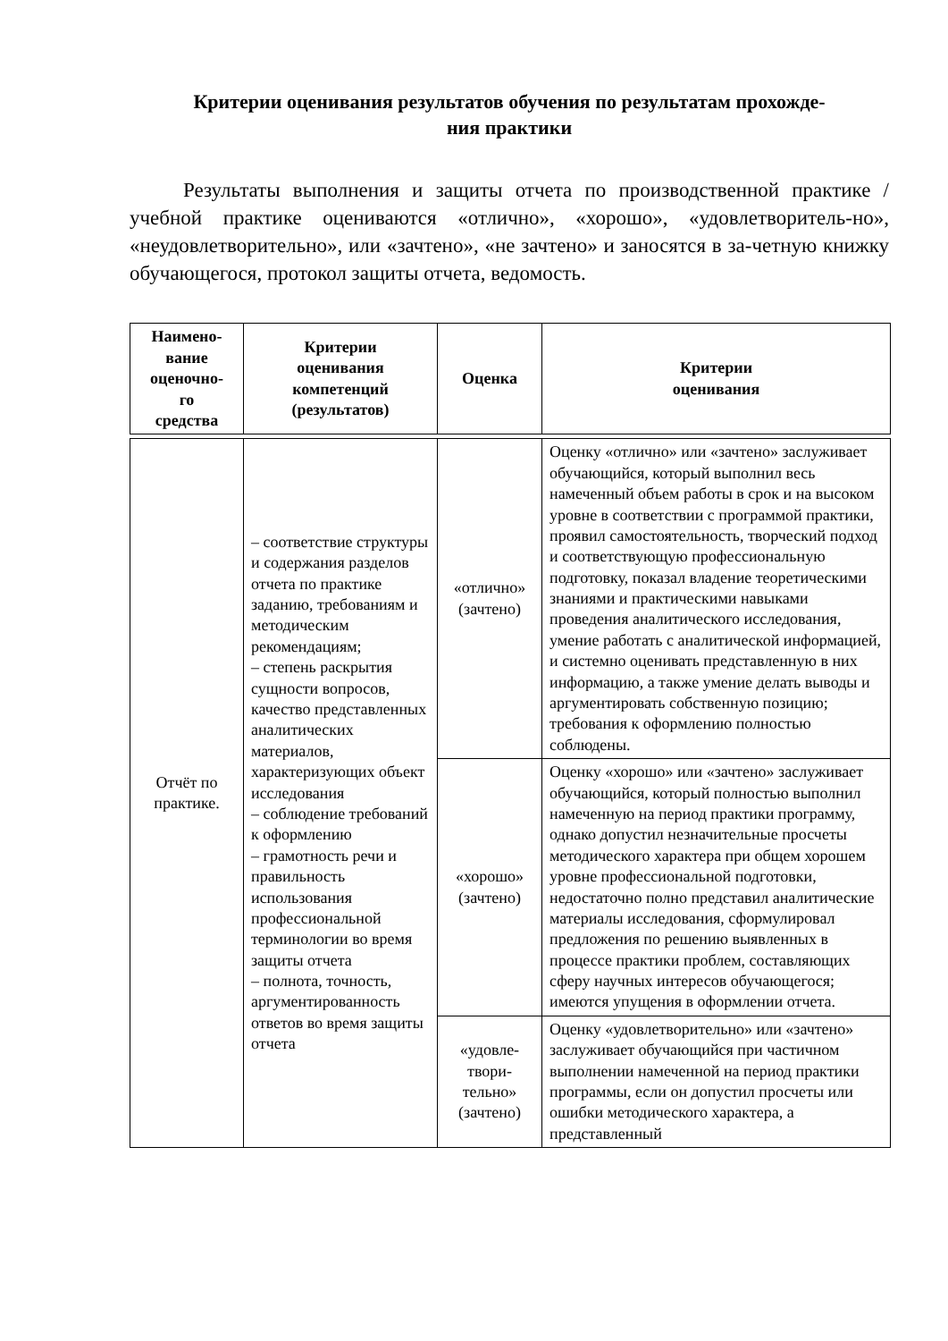Критерии оценивания результатов обучения по результатам прохожде-
ния практики
Результаты выполнения и защиты отчета по производственной практике / учебной практике оцениваются «отлично», «хорошо», «удовлетворитель-но», «неудовлетворительно», или «зачтено», «не зачтено» и заносятся в за-четную книжку обучающегося, протокол защиты отчета, ведомость.
| Наимено- вание оценочно- го средства | Критерии оценивания компетенций (результатов) | Оценка | Критерии оценивания |
| --- | --- | --- | --- |
| Отчёт по практике. | – соответствие структуры и содержания разделов отчета по практике заданию, требованиям и методическим рекомендациям; – степень раскрытия сущности вопросов, качество представленных аналитических материалов, характеризующих объект исследования – соблюдение требований к оформлению – грамотность речи и правильность использования профессиональной терминологии во время защиты отчета – полнота, точность, аргументированность ответов во время защиты отчета | «отлично» (зачтено) | Оценку «отлично» или «зачтено» заслуживает обучающийся, который выполнил весь намеченный объем работы в срок и на высоком уровне в соответствии с программой практики, проявил самостоятельность, творческий подход и соответствующую профессиональную подготовку, показал владение теоретическими знаниями и практическими навыками проведения аналитического исследования, умение работать с аналитической информацией, и системно оценивать представленную в них информацию, а также умение делать выводы и аргументировать собственную позицию; требования к оформлению полностью соблюдены. |
| | | «хорошо» (зачтено) | Оценку «хорошо» или «зачтено» заслуживает обучающийся, который полностью выполнил намеченную на период практики программу, однако допустил незначительные просчеты методического характера при общем хорошем уровне профессиональной подготовки, недостаточно полно представил аналитические материалы исследования, сформулировал предложения по решению выявленных в процессе практики проблем, составляющих сферу научных интересов обучающегося; имеются упущения в оформлении отчета. |
| | | «удовле- твори- тельно» (зачтено) | Оценку «удовлетворительно» или «зачтено» заслуживает обучающийся при частичном выполнении намеченной на период практики программы, если он допустил просчеты или ошибки методического характера, а представленный |